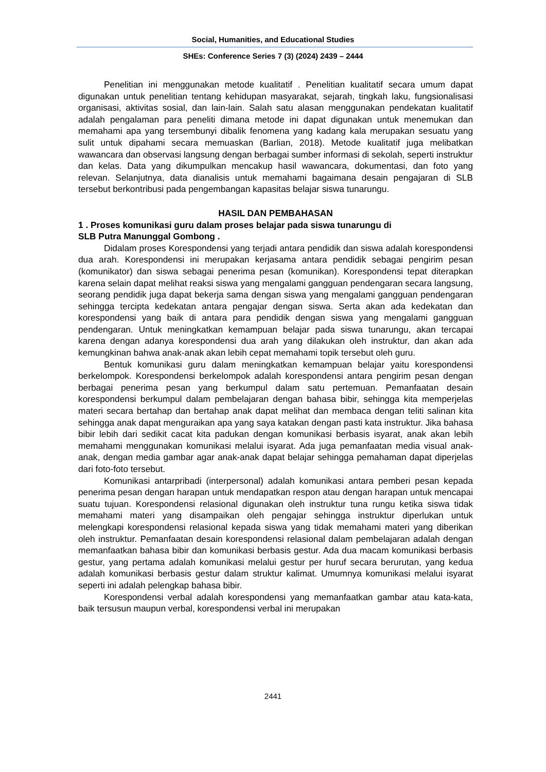Social, Humanities, and Educational Studies
SHEs: Conference Series 7 (3) (2024) 2439 – 2444
Penelitian ini menggunakan metode kualitatif . Penelitian kualitatif secara umum dapat digunakan untuk penelitian tentang kehidupan masyarakat, sejarah, tingkah laku, fungsionalisasi organisasi, aktivitas sosial, dan lain-lain. Salah satu alasan menggunakan pendekatan kualitatif adalah pengalaman para peneliti dimana metode ini dapat digunakan untuk menemukan dan memahami apa yang tersembunyi dibalik fenomena yang kadang kala merupakan sesuatu yang sulit untuk dipahami secara memuaskan (Barlian, 2018). Metode kualitatif juga melibatkan wawancara dan observasi langsung dengan berbagai sumber informasi di sekolah, seperti instruktur dan kelas. Data yang dikumpulkan mencakup hasil wawancara, dokumentasi, dan foto yang relevan. Selanjutnya, data dianalisis untuk memahami bagaimana desain pengajaran di SLB tersebut berkontribusi pada pengembangan kapasitas belajar siswa tunarungu.
HASIL DAN PEMBAHASAN
1 . Proses komunikasi guru dalam proses belajar pada siswa tunarungu di
SLB Putra Manunggal Gombong .
Didalam proses Korespondensi yang terjadi antara pendidik dan siswa adalah korespondensi dua arah. Korespondensi ini merupakan kerjasama antara pendidik sebagai pengirim pesan (komunikator) dan siswa sebagai penerima pesan (komunikan). Korespondensi tepat diterapkan karena selain dapat melihat reaksi siswa yang mengalami gangguan pendengaran secara langsung, seorang pendidik juga dapat bekerja sama dengan siswa yang mengalami gangguan pendengaran sehingga tercipta kedekatan antara pengajar dengan siswa. Serta akan ada kedekatan dan korespondensi yang baik di antara para pendidik dengan siswa yang mengalami gangguan pendengaran. Untuk meningkatkan kemampuan belajar pada siswa tunarungu, akan tercapai karena dengan adanya korespondensi dua arah yang dilakukan oleh instruktur, dan akan ada kemungkinan bahwa anak-anak akan lebih cepat memahami topik tersebut oleh guru.
Bentuk komunikasi guru dalam meningkatkan kemampuan belajar yaitu korespondensi berkelompok. Korespondensi berkelompok adalah korespondensi antara pengirim pesan dengan berbagai penerima pesan yang berkumpul dalam satu pertemuan. Pemanfaatan desain korespondensi berkumpul dalam pembelajaran dengan bahasa bibir, sehingga kita memperjelas materi secara bertahap dan bertahap anak dapat melihat dan membaca dengan teliti salinan kita sehingga anak dapat menguraikan apa yang saya katakan dengan pasti kata instruktur. Jika bahasa bibir lebih dari sedikit cacat kita padukan dengan komunikasi berbasis isyarat, anak akan lebih memahami menggunakan komunikasi melalui isyarat. Ada juga pemanfaatan media visual anak-anak, dengan media gambar agar anak-anak dapat belajar sehingga pemahaman dapat diperjelas dari foto-foto tersebut.
Komunikasi antarpribadi (interpersonal) adalah komunikasi antara pemberi pesan kepada penerima pesan dengan harapan untuk mendapatkan respon atau dengan harapan untuk mencapai suatu tujuan. Korespondensi relasional digunakan oleh instruktur tuna rungu ketika siswa tidak memahami materi yang disampaikan oleh pengajar sehingga instruktur diperlukan untuk melengkapi korespondensi relasional kepada siswa yang tidak memahami materi yang diberikan oleh instruktur. Pemanfaatan desain korespondensi relasional dalam pembelajaran adalah dengan memanfaatkan bahasa bibir dan komunikasi berbasis gestur. Ada dua macam komunikasi berbasis gestur, yang pertama adalah komunikasi melalui gestur per huruf secara berurutan, yang kedua adalah komunikasi berbasis gestur dalam struktur kalimat. Umumnya komunikasi melalui isyarat seperti ini adalah pelengkap bahasa bibir.
Korespondensi verbal adalah korespondensi yang memanfaatkan gambar atau kata-kata, baik tersusun maupun verbal, korespondensi verbal ini merupakan
2441